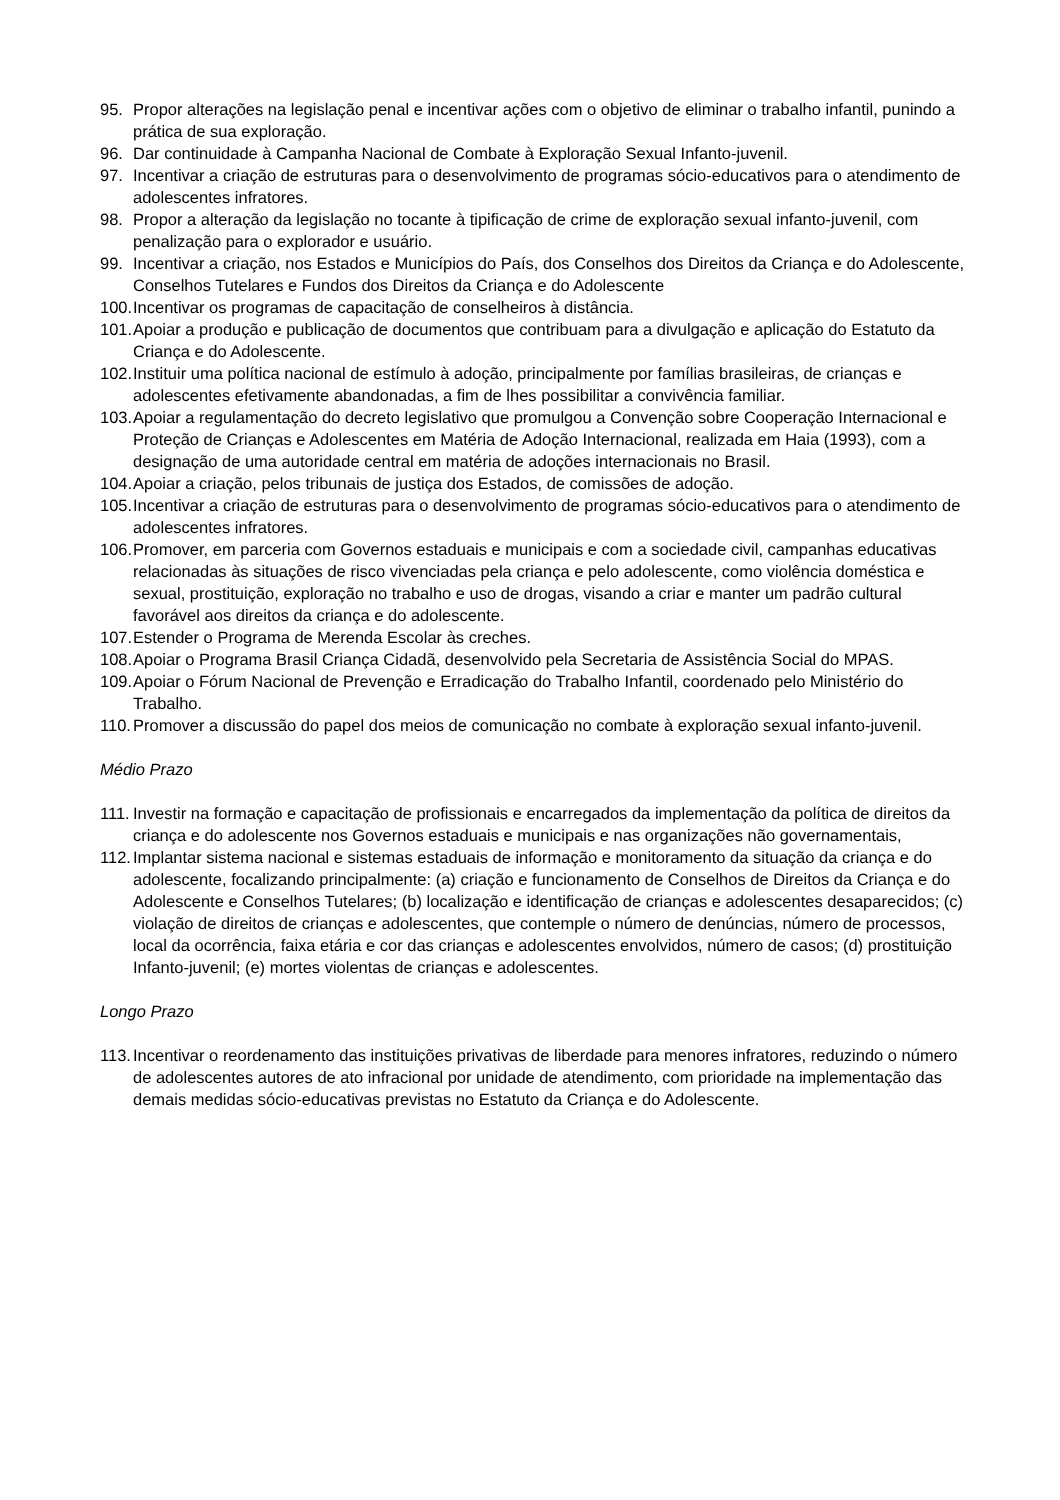95. Propor alterações na legislação penal e incentivar ações com o objetivo de eliminar o trabalho infantil, punindo a prática de sua exploração.
96. Dar continuidade à Campanha Nacional de Combate à Exploração Sexual Infanto-juvenil.
97. Incentivar a criação de estruturas para o desenvolvimento de programas sócio-educativos para o atendimento de adolescentes infratores.
98. Propor a alteração da legislação no tocante à tipificação de crime de exploração sexual infanto-juvenil, com penalização para o explorador e usuário.
99. Incentivar a criação, nos Estados e Municípios do País, dos Conselhos dos Direitos da Criança e do Adolescente, Conselhos Tutelares e Fundos dos Direitos da Criança e do Adolescente
100. Incentivar os programas de capacitação de conselheiros à distância.
101. Apoiar a produção e publicação de documentos que contribuam para a divulgação e aplicação do Estatuto da Criança e do Adolescente.
102. Instituir uma política nacional de estímulo à adoção, principalmente por famílias brasileiras, de crianças e adolescentes efetivamente abandonadas, a fim de lhes possibilitar a convivência familiar.
103. Apoiar a regulamentação do decreto legislativo que promulgou a Convenção sobre Cooperação Internacional e Proteção de Crianças e Adolescentes em Matéria de Adoção Internacional, realizada em Haia (1993), com a designação de uma autoridade central em matéria de adoções internacionais no Brasil.
104. Apoiar a criação, pelos tribunais de justiça dos Estados, de comissões de adoção.
105. Incentivar a criação de estruturas para o desenvolvimento de programas sócio-educativos para o atendimento de adolescentes infratores.
106. Promover, em parceria com Governos estaduais e municipais e com a sociedade civil, campanhas educativas relacionadas às situações de risco vivenciadas pela criança e pelo adolescente, como violência doméstica e sexual, prostituição, exploração no trabalho e uso de drogas, visando a criar e manter um padrão cultural favorável aos direitos da criança e do adolescente.
107. Estender o Programa de Merenda Escolar às creches.
108. Apoiar o Programa Brasil Criança Cidadã, desenvolvido pela Secretaria de Assistência Social do MPAS.
109. Apoiar o Fórum Nacional de Prevenção e Erradicação do Trabalho Infantil, coordenado pelo Ministério do Trabalho.
110. Promover a discussão do papel dos meios de comunicação no combate à exploração sexual infanto-juvenil.
Médio Prazo
111. Investir na formação e capacitação de profissionais e encarregados da implementação da política de direitos da criança e do adolescente nos Governos estaduais e municipais e nas organizações não governamentais,
112. Implantar sistema nacional e sistemas estaduais de informação e monitoramento da situação da criança e do adolescente, focalizando principalmente: (a) criação e funcionamento de Conselhos de Direitos da Criança e do Adolescente e Conselhos Tutelares; (b) localização e identificação de crianças e adolescentes desaparecidos; (c) violação de direitos de crianças e adolescentes, que contemple o número de denúncias, número de processos, local da ocorrência, faixa etária e cor das crianças e adolescentes envolvidos, número de casos; (d) prostituição Infanto-juvenil; (e) mortes violentas de crianças e adolescentes.
Longo Prazo
113. Incentivar o reordenamento das instituições privativas de liberdade para menores infratores, reduzindo o número de adolescentes autores de ato infracional por unidade de atendimento, com prioridade na implementação das demais medidas sócio-educativas previstas no Estatuto da Criança e do Adolescente.